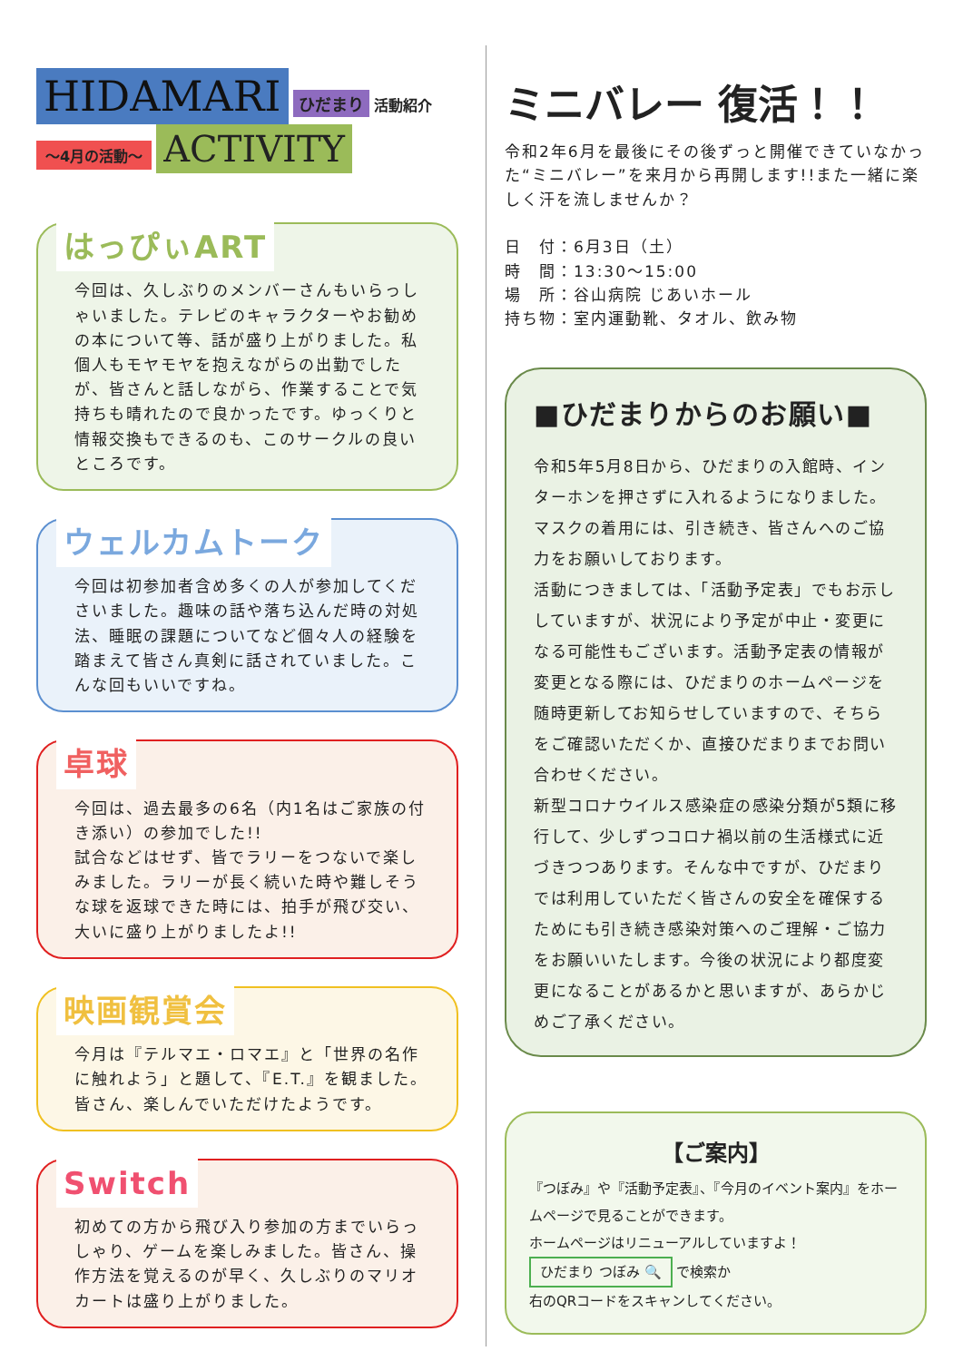HIDAMARI ひだまり 活動紹介
～4月の活動～ ACTIVITY
はっぴぃART
今回は、久しぶりのメンバーさんもいらっしゃいました。テレビのキャラクターやお勧めの本について等、話が盛り上がりました。私個人もモヤモヤを抱えながらの出勤でしたが、皆さんと話しながら、作業することで気持ちも晴れたので良かったです。ゆっくりと情報交換もできるのも、このサークルの良いところです。
ウェルカムトーク
今回は初参加者含め多くの人が参加してくださいました。趣味の話や落ち込んだ時の対処法、睡眠の課題についてなど個々人の経験を踏まえて皆さん真剣に話されていました。こんな回もいいですね。
卓球
今回は、過去最多の6名（内1名はご家族の付き添い）の参加でした!!
試合などはせず、皆でラリーをつないで楽しみました。ラリーが長く続いた時や難しそうな球を返球できた時には、拍手が飛び交い、大いに盛り上がりましたよ!!
映画観賞会
今月は『テルマエ・ロマエ』と「世界の名作に触れよう」と題して、『E.T.』を観ました。
皆さん、楽しんでいただけたようです。
Switch
初めての方から飛び入り参加の方までいらっしゃり、ゲームを楽しみました。皆さん、操作方法を覚えるのが早く、久しぶりのマリオカートは盛り上がりました。
ミニバレー 復活！！
令和2年6月を最後にその後ずっと開催できていなかった“ミニバレー”を来月から再開します!!また一緒に楽しく汗を流しませんか？
日　付：6月3日（土）
時　間：13:30～15:00
場　所：谷山病院 じあいホール
持ち物：室内運動靴、タオル、飲み物
■ひだまりからのお願い■
令和5年5月8日から、ひだまりの入館時、インターホンを押さずに入れるようになりました。マスクの着用には、引き続き、皆さんへのご協力をお願いしております。
活動につきましては、「活動予定表」でもお示ししていますが、状況により予定が中止・変更になる可能性もございます。活動予定表の情報が変更となる際には、ひだまりのホームページを随時更新してお知らせしていますので、そちらをご確認いただくか、直接ひだまりまでお問い合わせください。
新型コロナウイルス感染症の感染分類が5類に移行して、少しずつコロナ禍以前の生活様式に近づきつつあります。そんな中ですが、ひだまりでは利用していただく皆さんの安全を確保するためにも引き続き感染対策へのご理解・ご協力をお願いいたします。今後の状況により都度変更になることがあるかと思いますが、あらかじめご了承ください。
【ご案内】
『つぼみ』や『活動予定表』、『今月のイベント案内』をホームページで見ることができます。
ホームページはリニューアルしていますよ！
ひだまり つぼみ 🔍 で検索か
右のQRコードをスキャンしてください。